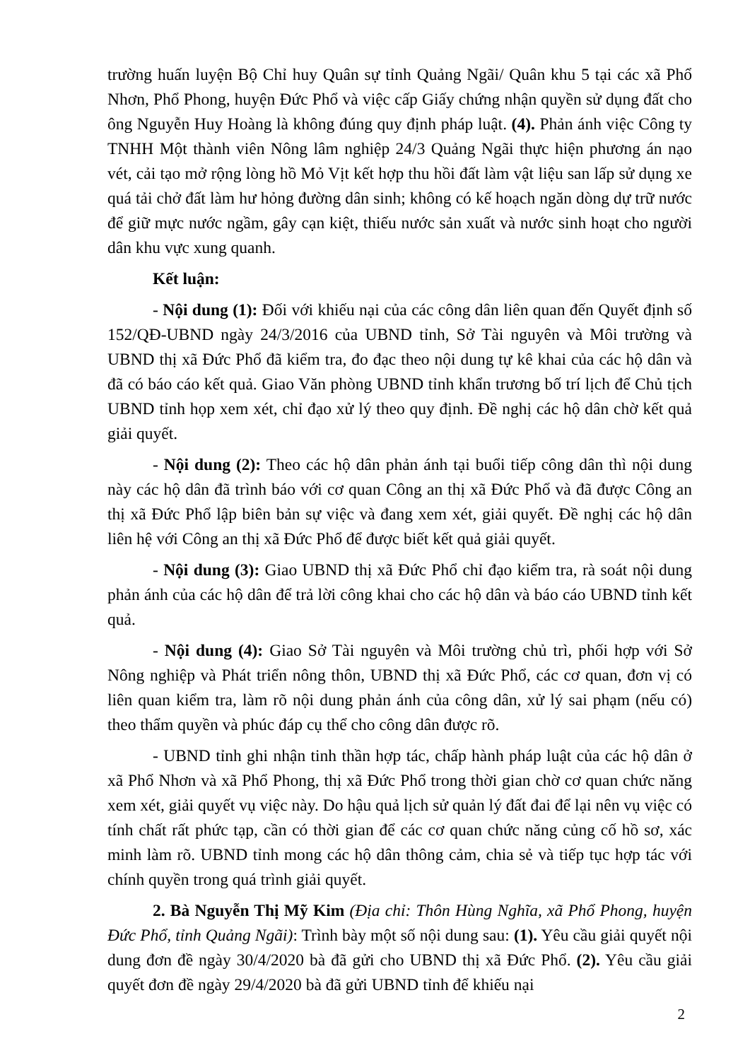trường huấn luyện Bộ Chỉ huy Quân sự tỉnh Quảng Ngãi/ Quân khu 5 tại các xã Phổ Nhơn, Phổ Phong, huyện Đức Phổ và việc cấp Giấy chứng nhận quyền sử dụng đất cho ông Nguyễn Huy Hoàng là không đúng quy định pháp luật. (4). Phản ánh việc Công ty TNHH Một thành viên Nông lâm nghiệp 24/3 Quảng Ngãi thực hiện phương án nạo vét, cải tạo mở rộng lòng hồ Mỏ Vịt kết hợp thu hồi đất làm vật liệu san lấp sử dụng xe quá tải chở đất làm hư hỏng đường dân sinh; không có kế hoạch ngăn dòng dự trữ nước để giữ mực nước ngầm, gây cạn kiệt, thiếu nước sản xuất và nước sinh hoạt cho người dân khu vực xung quanh.
Kết luận:
- Nội dung (1): Đối với khiếu nại của các công dân liên quan đến Quyết định số 152/QĐ-UBND ngày 24/3/2016 của UBND tỉnh, Sở Tài nguyên và Môi trường và UBND thị xã Đức Phổ đã kiểm tra, đo đạc theo nội dung tự kê khai của các hộ dân và đã có báo cáo kết quả. Giao Văn phòng UBND tỉnh khẩn trương bố trí lịch để Chủ tịch UBND tỉnh họp xem xét, chỉ đạo xử lý theo quy định. Đề nghị các hộ dân chờ kết quả giải quyết.
- Nội dung (2): Theo các hộ dân phản ánh tại buổi tiếp công dân thì nội dung này các hộ dân đã trình báo với cơ quan Công an thị xã Đức Phổ và đã được Công an thị xã Đức Phổ lập biên bản sự việc và đang xem xét, giải quyết. Đề nghị các hộ dân liên hệ với Công an thị xã Đức Phổ để được biết kết quả giải quyết.
- Nội dung (3): Giao UBND thị xã Đức Phổ chỉ đạo kiểm tra, rà soát nội dung phản ánh của các hộ dân để trả lời công khai cho các hộ dân và báo cáo UBND tỉnh kết quả.
- Nội dung (4): Giao Sở Tài nguyên và Môi trường chủ trì, phối hợp với Sở Nông nghiệp và Phát triển nông thôn, UBND thị xã Đức Phổ, các cơ quan, đơn vị có liên quan kiểm tra, làm rõ nội dung phản ánh của công dân, xử lý sai phạm (nếu có) theo thẩm quyền và phúc đáp cụ thể cho công dân được rõ.
- UBND tỉnh ghi nhận tinh thần hợp tác, chấp hành pháp luật của các hộ dân ở xã Phổ Nhơn và xã Phổ Phong, thị xã Đức Phổ trong thời gian chờ cơ quan chức năng xem xét, giải quyết vụ việc này. Do hậu quả lịch sử quản lý đất đai để lại nên vụ việc có tính chất rất phức tạp, cần có thời gian để các cơ quan chức năng củng cố hồ sơ, xác minh làm rõ. UBND tỉnh mong các hộ dân thông cảm, chia sẻ và tiếp tục hợp tác với chính quyền trong quá trình giải quyết.
2. Bà Nguyễn Thị Mỹ Kim (Địa chỉ: Thôn Hùng Nghĩa, xã Phổ Phong, huyện Đức Phổ, tỉnh Quảng Ngãi): Trình bày một số nội dung sau: (1). Yêu cầu giải quyết nội dung đơn đề ngày 30/4/2020 bà đã gửi cho UBND thị xã Đức Phổ. (2). Yêu cầu giải quyết đơn đề ngày 29/4/2020 bà đã gửi UBND tỉnh để khiếu nại
2